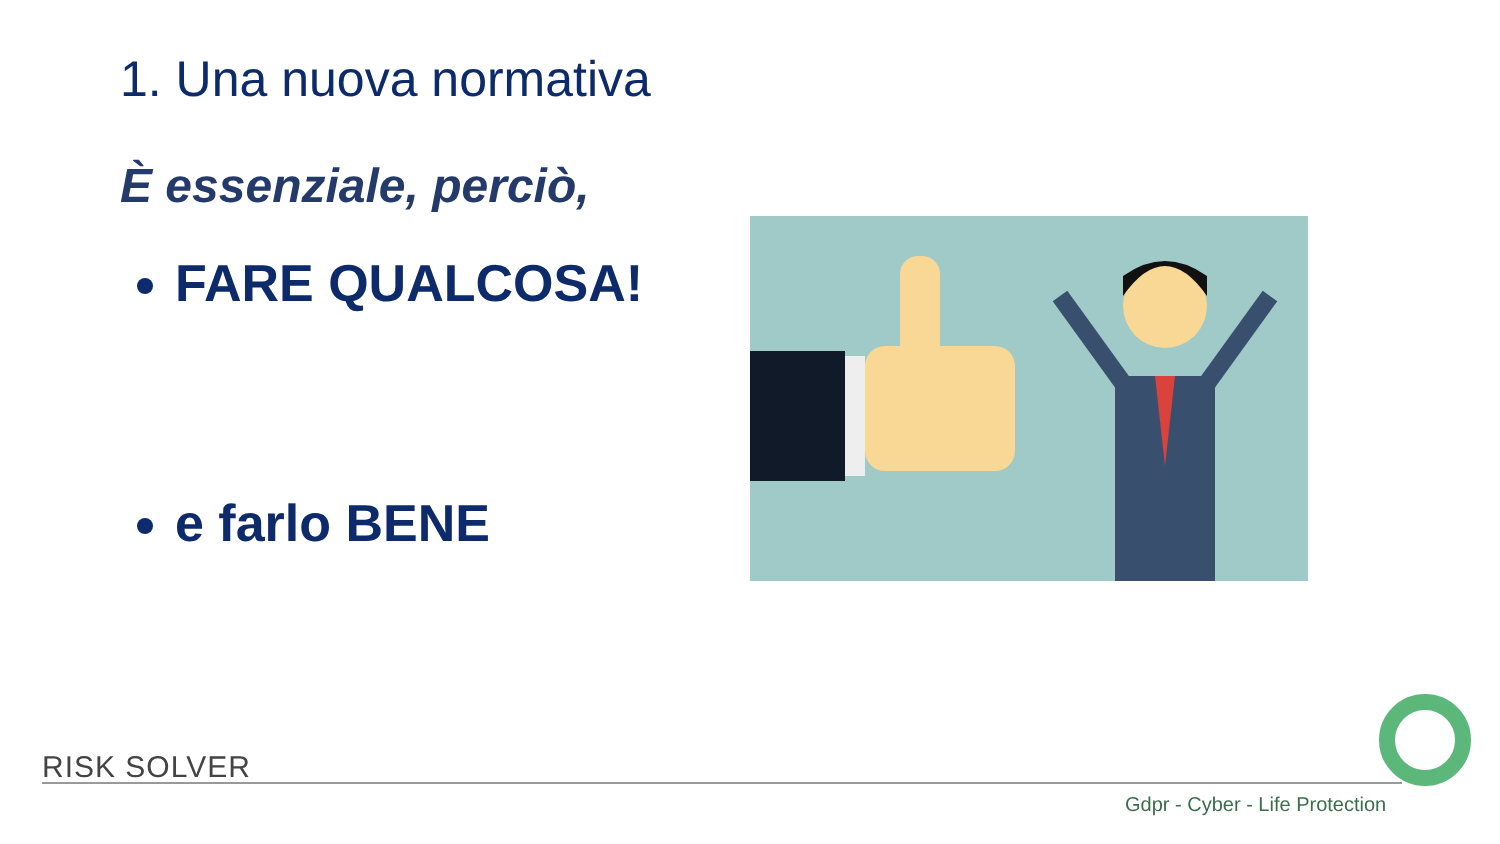1. Una nuova normativa
È essenziale, perciò,
FARE QUALCOSA!
e farlo BENE
RISK SOLVER
Gdpr - Cyber - Life Protection